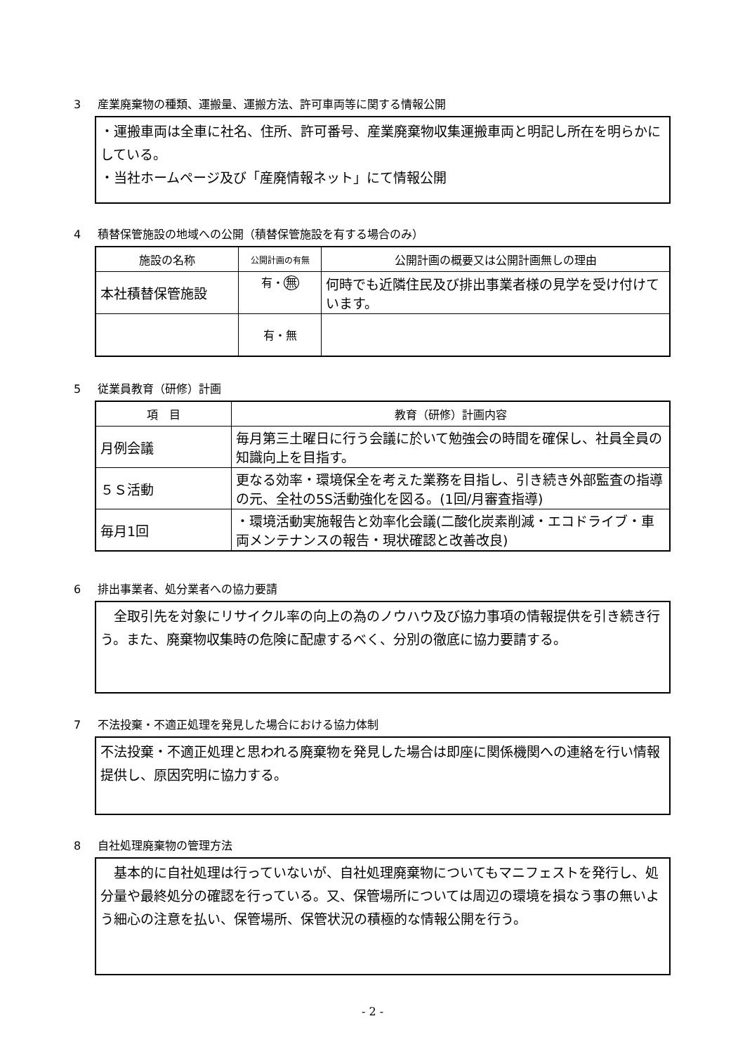3 産業廃棄物の種類、運搬量、運搬方法、許可車両等に関する情報公開
・運搬車両は全車に社名、住所、許可番号、産業廃棄物収集運搬車両と明記し所在を明らかにしている。
・当社ホームページ及び「産廃情報ネット」にて情報公開
4 積替保管施設の地域への公開（積替保管施設を有する場合のみ）
| 施設の名称 | 公開計画の有無 | 公開計画の概要又は公開計画無しの理由 |
| --- | --- | --- |
| 本社積替保管施設 | 有・ 無 | 何時でも近隣住民及び排出事業者様の見学を受け付けています。 |
| | 有・無 | |
5 従業員教育（研修）計画
| 項 目 | 教育（研修）計画内容 |
| --- | --- |
| 月例会議 | 毎月第三土曜日に行う会議に於いて勉強会の時間を確保し、社員全員の知識向上を目指す。 |
| ５Ｓ活動 | 更なる効率・環境保全を考えた業務を目指し、引き続き外部監査の指導の元、全社の5S活動強化を図る。(1回/月審査指導) |
| 毎月1回 | ・環境活動実施報告と効率化会議(二酸化炭素削減・エコドライブ・車両メンテナンスの報告・現状確認と改善改良) |
6 排出事業者、処分業者への協力要請
　全取引先を対象にリサイクル率の向上の為のノウハウ及び協力事項の情報提供を引き続き行う。また、廃棄物収集時の危険に配慮するべく、分別の徹底に協力要請する。
7 不法投棄・不適正処理を発見した場合における協力体制
不法投棄・不適正処理と思われる廃棄物を発見した場合は即座に関係機関への連絡を行い情報提供し、原因究明に協力する。
8 自社処理廃棄物の管理方法
　基本的に自社処理は行っていないが、自社処理廃棄物についてもマニフェストを発行し、処分量や最終処分の確認を行っている。又、保管場所については周辺の環境を損なう事の無いよう細心の注意を払い、保管場所、保管状況の積極的な情報公開を行う。
- 2 -